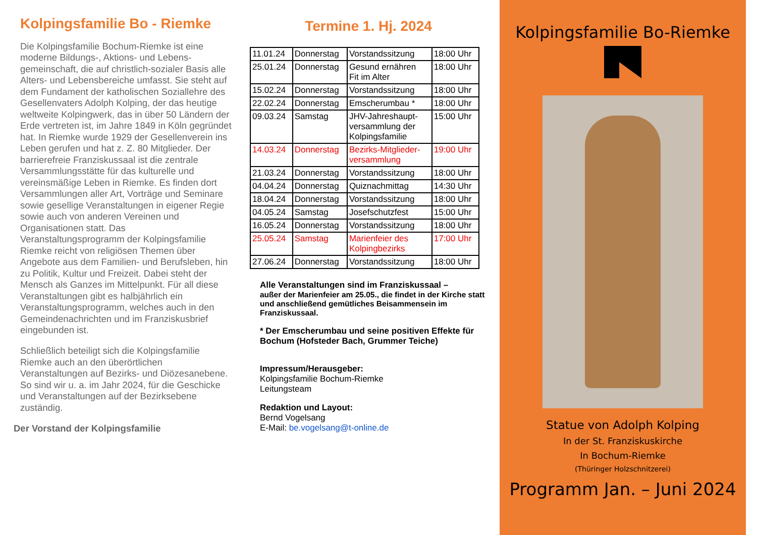Kolpingsfamilie Bo - Riemke
Die Kolpingsfamilie Bochum-Riemke ist eine moderne Bildungs-, Aktions- und Lebens­gemeinschaft, die auf christlich-sozialer Basis alle Alters- und Lebensbereiche umfasst. Sie steht auf dem Fundament der katholischen Soziallehre des Gesellenvaters Adolph Kolping, der das heutige weltweite Kolping­werk, das in über 50 Ländern der Erde vertreten ist, im Jahre 1849 in Köln gegründet hat. In Riemke wurde 1929 der Gesellen­verein ins Leben gerufen und hat z. Z. 80 Mitglieder. Der barrierefreie Franziskussaal ist die zentrale Versammlungsstätte für das kulturelle und vereinsmäßige Leben in Riemke. Es finden dort Versammlungen aller Art, Vorträge und Seminare sowie gesellige Veranstaltungen in eigener Regie sowie auch von anderen Vereinen und Organisationen statt. Das Veranstaltungsprogramm der Kolpingsfamilie Riemke reicht von religiösen Themen über Angebote aus dem Familien- und Berufsleben, hin zu Politik, Kultur und Freizeit. Dabei steht der Mensch als Ganzes im Mittelpunkt. Für all diese Veranstaltungen gibt es halbjährlich ein Veranstaltungs­programm, welches auch in den Gemeinde­nachrichten und im Franziskusbrief eingebunden ist.
Schließlich beteiligt sich die Kolpingsfamilie Riemke auch an den überörtlichen Veranstaltungen auf Bezirks- und Diözesanebene.
So sind wir u. a. im Jahr 2024, für die Geschicke und Veranstaltungen auf der Bezirksebene zuständig.
Der Vorstand der Kolpingsfamilie
Termine 1. Hj. 2024
| 11.01.24 | Donnerstag | Vorstandssitzung | 18:00 Uhr |
| 25.01.24 | Donnerstag | Gesund ernähren Fit im Alter | 18:00 Uhr |
| 15.02.24 | Donnerstag | Vorstandssitzung | 18:00 Uhr |
| 22.02.24 | Donnerstag | Emscherumbau * | 18:00 Uhr |
| 09.03.24 | Samstag | JHV-Jahreshaupt- versammlung der Kolpingsfamilie | 15:00 Uhr |
| 14.03.24 | Donnerstag | Bezirks-Mitglieder- versammlung | 19:00 Uhr |
| 21.03.24 | Donnerstag | Vorstandssitzung | 18:00 Uhr |
| 04.04.24 | Donnerstag | Quiznachmittag | 14:30 Uhr |
| 18.04.24 | Donnerstag | Vorstandssitzung | 18:00 Uhr |
| 04.05.24 | Samstag | Josefschutzfest | 15:00 Uhr |
| 16.05.24 | Donnerstag | Vorstandssitzung | 18:00 Uhr |
| 25.05.24 | Samstag | Marienfeier des Kolpingbezirks | 17:00 Uhr |
| 27.06.24 | Donnerstag | Vorstandssitzung | 18:00 Uhr |
Alle Veranstaltungen sind im Franziskussaal –
außer der Marienfeier am 25.05., die findet in der Kirche statt und anschließend gemütliches Beisammensein im Franziskussaal.
* Der Emscherumbau und seine positiven Effekte für Bochum (Hofsteder Bach, Grummer Teiche)
Impressum/Herausgeber:
Kolpingsfamilie Bochum-Riemke
Leitungsteam
Redaktion und Layout:
Bernd Vogelsang
E-Mail: be.vogelsang@t-online.de
Kolpingsfamilie Bo-Riemke
Statue von Adolph Kolping
In der St. Franziskuskirche
In Bochum-Riemke
(Thüringer Holzschnitzerei)
Programm Jan. – Juni 2024